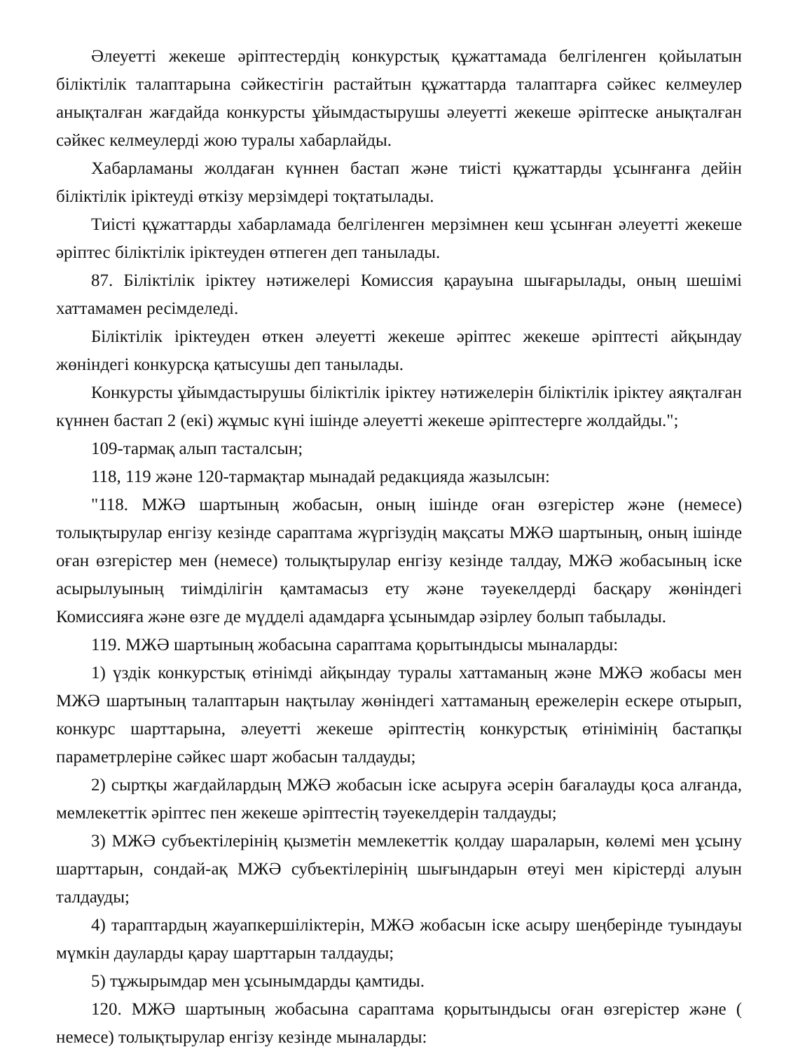Әлеуетті жекеше әріптестердің конкурстық құжаттамада белгіленген қойылатын біліктілік талаптарына сәйкестігін растайтын құжаттарда талаптарға сәйкес келмеулер анықталған жағдайда конкурсты ұйымдастырушы әлеуетті жекеше әріптеске анықталған сәйкес келмеулерді жою туралы хабарлайды.
Хабарламаны жолдаған күннен бастап және тиісті құжаттарды ұсынғанға дейін біліктілік іріктеуді өткізу мерзімдері тоқтатылады.
Тиісті құжаттарды хабарламада белгіленген мерзімнен кеш ұсынған әлеуетті жекеше әріптес біліктілік іріктеуден өтпеген деп танылады.
87. Біліктілік іріктеу нәтижелері Комиссия қарауына шығарылады, оның шешімі хаттамамен ресімделеді.
Біліктілік іріктеуден өткен әлеуетті жекеше әріптес жекеше әріптесті айқындау жөніндегі конкурсқа қатысушы деп танылады.
Конкурсты ұйымдастырушы біліктілік іріктеу нәтижелерін біліктілік іріктеу аяқталған күннен бастап 2 (екі) жұмыс күні ішінде әлеуетті жекеше әріптестерге жолдайды.";
109-тармақ алып тасталсын;
118, 119 және 120-тармақтар мынадай редакцияда жазылсын:
"118. МЖӘ шартының жобасын, оның ішінде оған өзгерістер және (немесе) толықтырулар енгізу кезінде сараптама жүргізудің мақсаты МЖӘ шартының, оның ішінде оған өзгерістер мен (немесе) толықтырулар енгізу кезінде талдау, МЖӘ жобасының іске асырылуының тиімділігін қамтамасыз ету және тәуекелдерді басқару жөніндегі Комиссияға және өзге де мүдделі адамдарға ұсынымдар әзірлеу болып табылады.
119. МЖӘ шартының жобасына сараптама қорытындысы мыналарды:
1) үздік конкурстық өтінімді айқындау туралы хаттаманың және МЖӘ жобасы мен МЖӘ шартының талаптарын нақтылау жөніндегі хаттаманың ережелерін ескере отырып, конкурс шарттарына, әлеуетті жекеше әріптестің конкурстық өтінімінің бастапқы параметрлеріне сәйкес шарт жобасын талдауды;
2) сыртқы жағдайлардың МЖӘ жобасын іске асыруға әсерін бағалауды қоса алғанда, мемлекеттік әріптес пен жекеше әріптестің тәуекелдерін талдауды;
3) МЖӘ субъектілерінің қызметін мемлекеттік қолдау шараларын, көлемі мен ұсыну шарттарын, сондай-ақ МЖӘ субъектілерінің шығындарын өтеуі мен кірістерді алуын талдауды;
4) тараптардың жауапкершіліктерін, МЖӘ жобасын іске асыру шеңберінде туындауы мүмкін дауларды қарау шарттарын талдауды;
5) тұжырымдар мен ұсынымдарды қамтиды.
120. МЖӘ шартының жобасына сараптама қорытындысы оған өзгерістер және ( немесе) толықтырулар енгізу кезінде мыналарды: